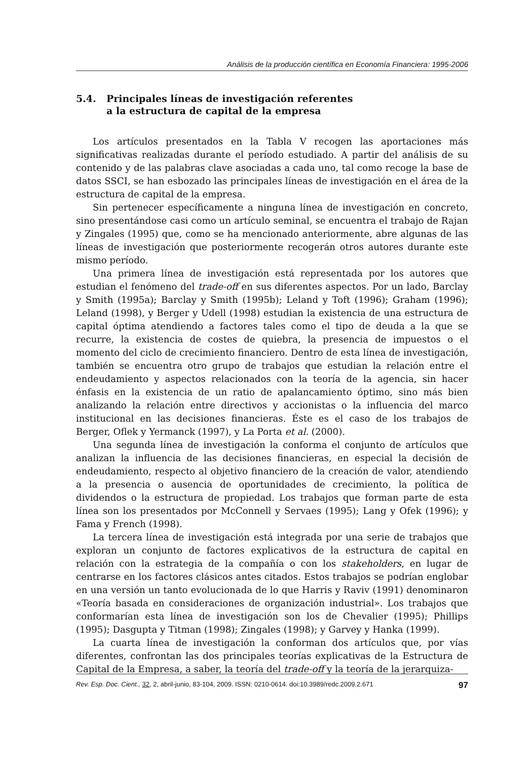Análisis de la producción científica en Economía Financiera: 1995-2006
5.4. Principales líneas de investigación referentes
a la estructura de capital de la empresa
Los artículos presentados en la Tabla V recogen las aportaciones más significativas realizadas durante el período estudiado. A partir del análisis de su contenido y de las palabras clave asociadas a cada uno, tal como recoge la base de datos SSCI, se han esbozado las principales líneas de investigación en el área de la estructura de capital de la empresa.
Sin pertenecer específicamente a ninguna línea de investigación en concreto, sino presentándose casi como un artículo seminal, se encuentra el trabajo de Rajan y Zingales (1995) que, como se ha mencionado anteriormente, abre algunas de las líneas de investigación que posteriormente recogerán otros autores durante este mismo período.
Una primera línea de investigación está representada por los autores que estudian el fenómeno del trade-off en sus diferentes aspectos. Por un lado, Barclay y Smith (1995a); Barclay y Smith (1995b); Leland y Toft (1996); Graham (1996); Leland (1998), y Berger y Udell (1998) estudian la existencia de una estructura de capital óptima atendiendo a factores tales como el tipo de deuda a la que se recurre, la existencia de costes de quiebra, la presencia de impuestos o el momento del ciclo de crecimiento financiero. Dentro de esta línea de investigación, también se encuentra otro grupo de trabajos que estudian la relación entre el endeudamiento y aspectos relacionados con la teoría de la agencia, sin hacer énfasis en la existencia de un ratio de apalancamiento óptimo, sino más bien analizando la relación entre directivos y accionistas o la influencia del marco institucional en las decisiones financieras. Éste es el caso de los trabajos de Berger, Oflek y Yermanck (1997), y La Porta et al. (2000).
Una segunda línea de investigación la conforma el conjunto de artículos que analizan la influencia de las decisiones financieras, en especial la decisión de endeudamiento, respecto al objetivo financiero de la creación de valor, atendiendo a la presencia o ausencia de oportunidades de crecimiento, la política de dividendos o la estructura de propiedad. Los trabajos que forman parte de esta línea son los presentados por McConnell y Servaes (1995); Lang y Ofek (1996); y Fama y French (1998).
La tercera línea de investigación está integrada por una serie de trabajos que exploran un conjunto de factores explicativos de la estructura de capital en relación con la estrategia de la compañía o con los stakeholders, en lugar de centrarse en los factores clásicos antes citados. Estos trabajos se podrían englobar en una versión un tanto evolucionada de lo que Harris y Raviv (1991) denominaron «Teoría basada en consideraciones de organización industrial». Los trabajos que conformarían esta línea de investigación son los de Chevalier (1995); Phillips (1995); Dasgupta y Titman (1998); Zingales (1998); y Garvey y Hanka (1999).
La cuarta línea de investigación la conforman dos artículos que, por vías diferentes, confrontan las dos principales teorías explicativas de la Estructura de Capital de la Empresa, a saber, la teoría del trade-off y la teoría de la jerarquiza-
Rev. Esp. Doc. Cient., 32, 2, abril-junio, 83-104, 2009. ISSN: 0210-0614. doi:10.3989/redc.2009.2.671 97